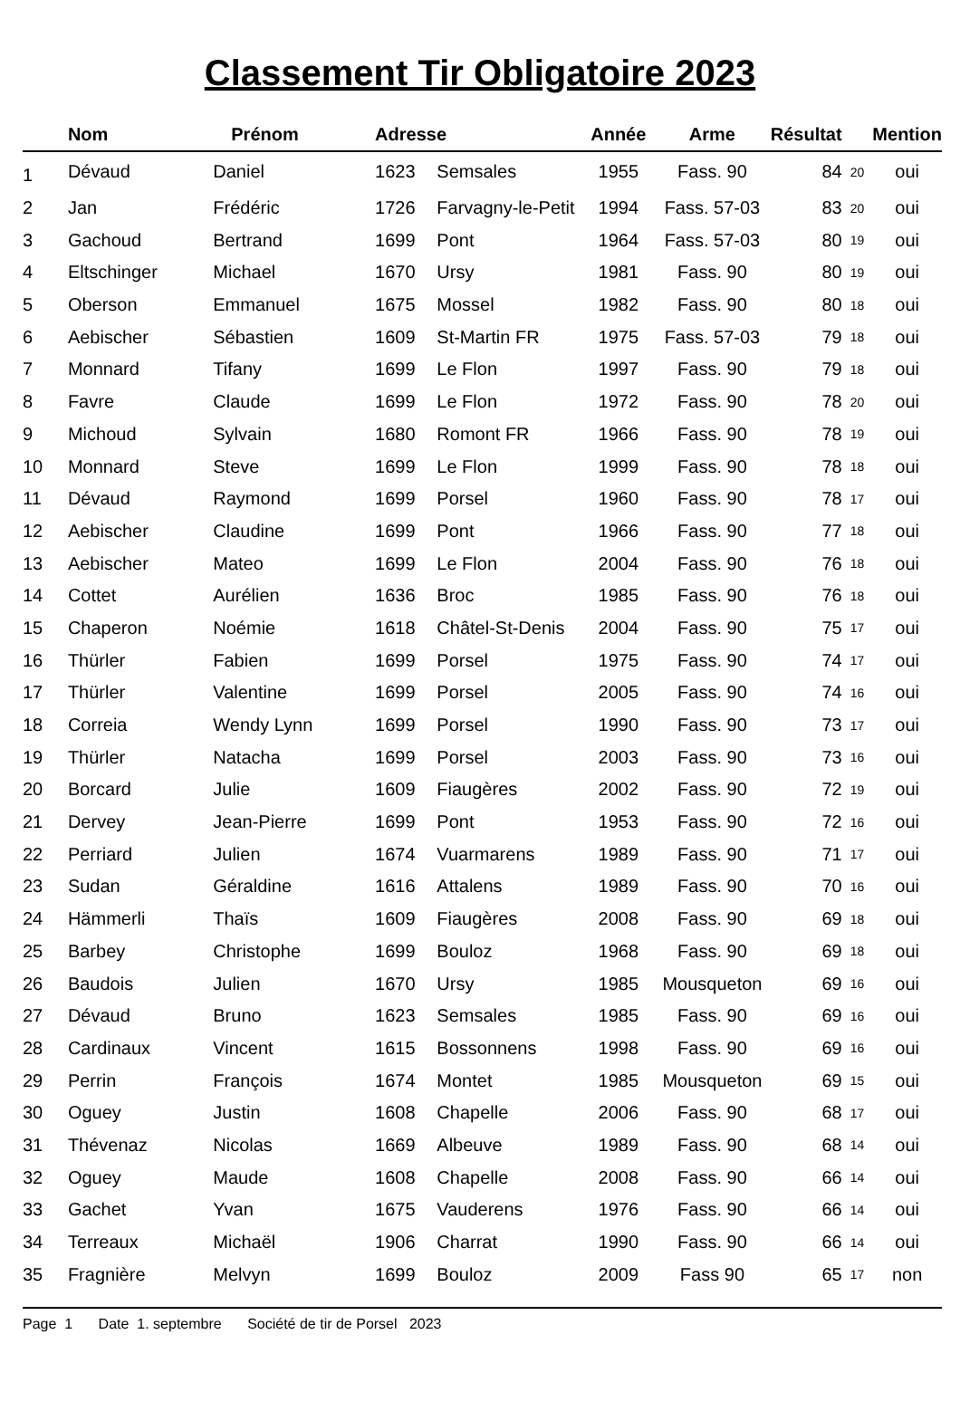Classement Tir Obligatoire 2023
| | Nom | Prénom | Adresse | | Année | Arme | Résultat | | Mention |
| --- | --- | --- | --- | --- | --- | --- | --- | --- | --- |
| 1 | Dévaud | Daniel | 1623 | Semsales | 1955 | Fass. 90 | 84 | 20 | oui |
| 2 | Jan | Frédéric | 1726 | Farvagny-le-Petit | 1994 | Fass. 57-03 | 83 | 20 | oui |
| 3 | Gachoud | Bertrand | 1699 | Pont | 1964 | Fass. 57-03 | 80 | 19 | oui |
| 4 | Eltschinger | Michael | 1670 | Ursy | 1981 | Fass. 90 | 80 | 19 | oui |
| 5 | Oberson | Emmanuel | 1675 | Mossel | 1982 | Fass. 90 | 80 | 18 | oui |
| 6 | Aebischer | Sébastien | 1609 | St-Martin FR | 1975 | Fass. 57-03 | 79 | 18 | oui |
| 7 | Monnard | Tifany | 1699 | Le Flon | 1997 | Fass. 90 | 79 | 18 | oui |
| 8 | Favre | Claude | 1699 | Le Flon | 1972 | Fass. 90 | 78 | 20 | oui |
| 9 | Michoud | Sylvain | 1680 | Romont FR | 1966 | Fass. 90 | 78 | 19 | oui |
| 10 | Monnard | Steve | 1699 | Le Flon | 1999 | Fass. 90 | 78 | 18 | oui |
| 11 | Dévaud | Raymond | 1699 | Porsel | 1960 | Fass. 90 | 78 | 17 | oui |
| 12 | Aebischer | Claudine | 1699 | Pont | 1966 | Fass. 90 | 77 | 18 | oui |
| 13 | Aebischer | Mateo | 1699 | Le Flon | 2004 | Fass. 90 | 76 | 18 | oui |
| 14 | Cottet | Aurélien | 1636 | Broc | 1985 | Fass. 90 | 76 | 18 | oui |
| 15 | Chaperon | Noémie | 1618 | Châtel-St-Denis | 2004 | Fass. 90 | 75 | 17 | oui |
| 16 | Thürler | Fabien | 1699 | Porsel | 1975 | Fass. 90 | 74 | 17 | oui |
| 17 | Thürler | Valentine | 1699 | Porsel | 2005 | Fass. 90 | 74 | 16 | oui |
| 18 | Correia | Wendy Lynn | 1699 | Porsel | 1990 | Fass. 90 | 73 | 17 | oui |
| 19 | Thürler | Natacha | 1699 | Porsel | 2003 | Fass. 90 | 73 | 16 | oui |
| 20 | Borcard | Julie | 1609 | Fiaugères | 2002 | Fass. 90 | 72 | 19 | oui |
| 21 | Dervey | Jean-Pierre | 1699 | Pont | 1953 | Fass. 90 | 72 | 16 | oui |
| 22 | Perriard | Julien | 1674 | Vuarmarens | 1989 | Fass. 90 | 71 | 17 | oui |
| 23 | Sudan | Géraldine | 1616 | Attalens | 1989 | Fass. 90 | 70 | 16 | oui |
| 24 | Hämmerli | Thaïs | 1609 | Fiaugères | 2008 | Fass. 90 | 69 | 18 | oui |
| 25 | Barbey | Christophe | 1699 | Bouloz | 1968 | Fass. 90 | 69 | 18 | oui |
| 26 | Baudois | Julien | 1670 | Ursy | 1985 | Mousqueton | 69 | 16 | oui |
| 27 | Dévaud | Bruno | 1623 | Semsales | 1985 | Fass. 90 | 69 | 16 | oui |
| 28 | Cardinaux | Vincent | 1615 | Bossonnens | 1998 | Fass. 90 | 69 | 16 | oui |
| 29 | Perrin | François | 1674 | Montet | 1985 | Mousqueton | 69 | 15 | oui |
| 30 | Oguey | Justin | 1608 | Chapelle | 2006 | Fass. 90 | 68 | 17 | oui |
| 31 | Thévenaz | Nicolas | 1669 | Albeuve | 1989 | Fass. 90 | 68 | 14 | oui |
| 32 | Oguey | Maude | 1608 | Chapelle | 2008 | Fass. 90 | 66 | 14 | oui |
| 33 | Gachet | Yvan | 1675 | Vauderens | 1976 | Fass. 90 | 66 | 14 | oui |
| 34 | Terreaux | Michaël | 1906 | Charrat | 1990 | Fass. 90 | 66 | 14 | oui |
| 35 | Fragnière | Melvyn | 1699 | Bouloz | 2009 | Fass 90 | 65 | 17 | non |
Page 1 Date 1. septembre Société de tir de Porsel 2023